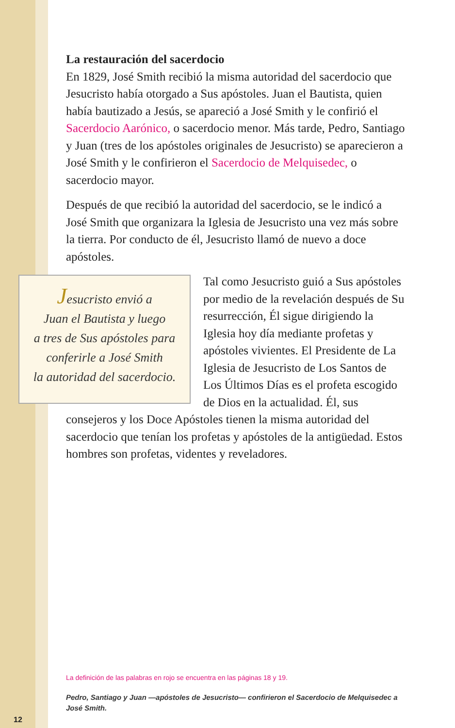La restauración del sacerdocio
En 1829, José Smith recibió la misma autoridad del sacerdocio que Jesucristo había otorgado a Sus apóstoles. Juan el Bautista, quien había bautizado a Jesús, se apareció a José Smith y le confirió el Sacerdocio Aarónico, o sacerdocio menor. Más tarde, Pedro, Santiago y Juan (tres de los apóstoles originales de Jesucristo) se aparecieron a José Smith y le confirieron el Sacerdocio de Melquisedec, o sacerdocio mayor.
Después de que recibió la autoridad del sacerdocio, se le indicó a José Smith que organizara la Iglesia de Jesucristo una vez más sobre la tierra. Por conducto de él, Jesucristo llamó de nuevo a doce apóstoles.
Jesucristo envió a
Juan el Bautista y luego
a tres de Sus apóstoles para
conferirle a José Smith
la autoridad del sacerdocio.
Tal como Jesucristo guió a Sus apóstoles por medio de la revelación después de Su resurrección, Él sigue dirigiendo la Iglesia hoy día mediante profetas y apóstoles vivientes. El Presidente de La Iglesia de Jesucristo de Los Santos de Los Últimos Días es el profeta escogido de Dios en la actualidad. Él, sus consejeros y los Doce Apóstoles tienen la misma autoridad del sacerdocio que tenían los profetas y apóstoles de la antigüedad. Estos hombres son profetas, videntes y reveladores.
La definición de las palabras en rojo se encuentra en las páginas 18 y 19.
Pedro, Santiago y Juan —apóstoles de Jesucristo— confirieron el Sacerdocio de Melquisedec a José Smith.
12